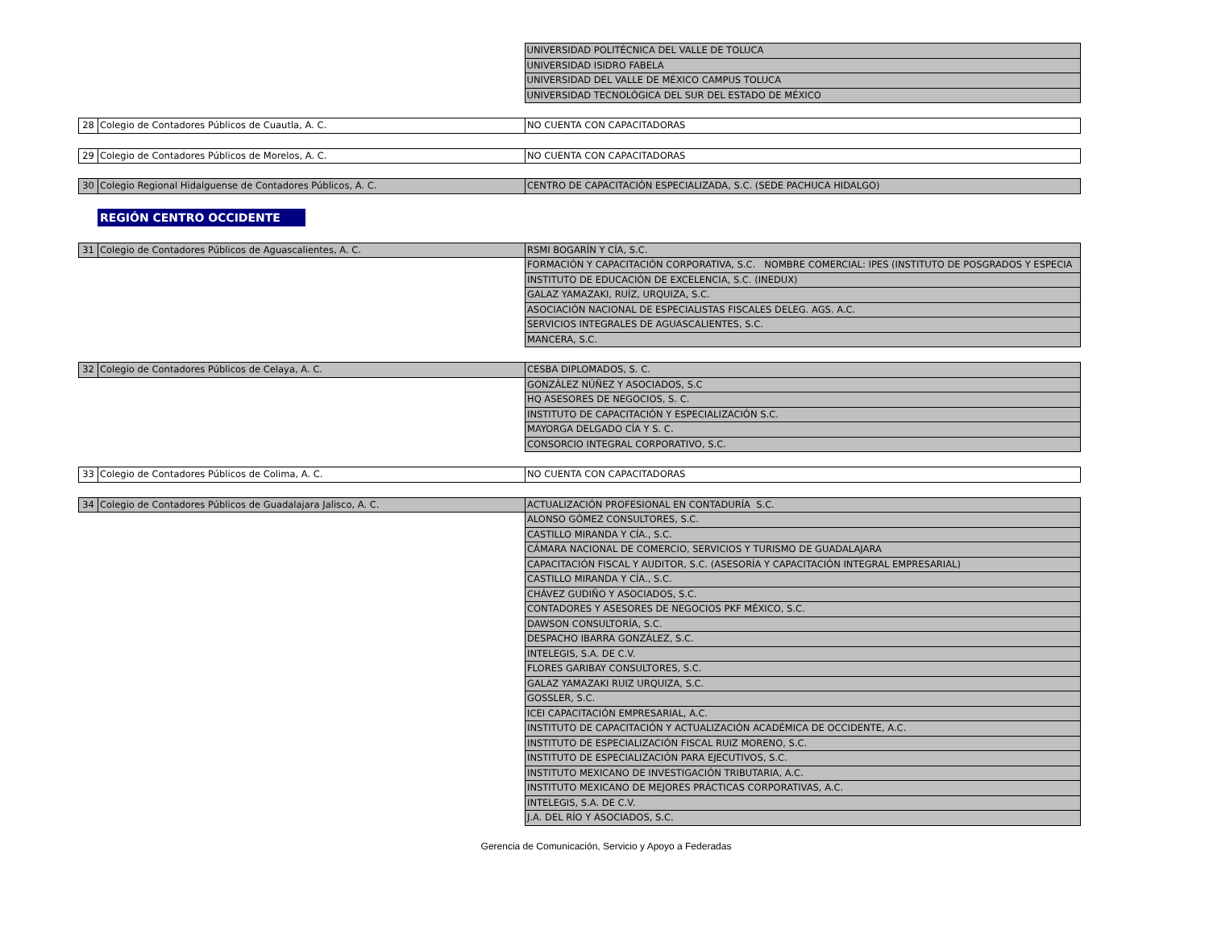| | | UNIVERSIDAD POLITÉCNICA DEL VALLE DE TOLUCA |
| | | UNIVERSIDAD ISIDRO FABELA |
| | | UNIVERSIDAD DEL VALLE DE MÉXICO CAMPUS TOLUCA |
| | | UNIVERSIDAD TECNOLÓGICA DEL SUR DEL ESTADO DE MÉXICO |
| 28 | Colegio de Contadores Públicos de Cuautla, A. C. | NO CUENTA CON CAPACITADORAS |
| 29 | Colegio de Contadores Públicos de Morelos, A. C. | NO CUENTA CON CAPACITADORAS |
| 30 | Colegio Regional Hidalguense de Contadores Públicos, A. C. | CENTRO DE CAPACITACIÓN ESPECIALIZADA, S.C. (SEDE PACHUCA HIDALGO) |
REGIÓN CENTRO OCCIDENTE
| 31 | Colegio de Contadores Públicos de Aguascalientes, A. C. | RSMI BOGARÍN Y CÍA, S.C. |
| | | FORMACIÓN Y CAPACITACIÓN CORPORATIVA, S.C. NOMBRE COMERCIAL: IPES (INSTITUTO DE POSGRADOS Y ESPECIA |
| | | INSTITUTO DE EDUCACIÓN DE EXCELENCIA, S.C. (INEDUX) |
| | | GALAZ YAMAZAKI, RUÍZ, URQUIZA, S.C. |
| | | ASOCIACIÓN NACIONAL DE ESPECIALISTAS FISCALES DELEG. AGS. A.C. |
| | | SERVICIOS INTEGRALES DE AGUASCALIENTES, S.C. |
| | | MANCERA, S.C. |
| 32 | Colegio de Contadores Públicos de Celaya, A. C. | CESBA DIPLOMADOS, S. C. |
| | | GONZÁLEZ NÚÑEZ Y ASOCIADOS, S.C |
| | | HQ ASESORES DE NEGOCIOS, S. C. |
| | | INSTITUTO DE CAPACITACIÓN Y ESPECIALIZACIÓN S.C. |
| | | MAYORGA DELGADO CÍA Y S. C. |
| | | CONSORCIO INTEGRAL CORPORATIVO, S.C. |
| 33 | Colegio de Contadores Públicos de Colima, A. C. | NO CUENTA CON CAPACITADORAS |
| 34 | Colegio de Contadores Públicos de Guadalajara Jalisco, A. C. | ACTUALIZACIÓN PROFESIONAL EN CONTADURÍA S.C. |
| | | ALONSO GÓMEZ CONSULTORES, S.C. |
| | | CASTILLO MIRANDA Y CÍA., S.C. |
| | | CÁMARA NACIONAL DE COMERCIO, SERVICIOS Y TURISMO DE GUADALAJARA |
| | | CAPACITACIÓN FISCAL Y AUDITOR, S.C. (ASESORÍA Y CAPACITACIÓN INTEGRAL EMPRESARIAL) |
| | | CASTILLO MIRANDA Y CÍA., S.C. |
| | | CHÁVEZ GUDIÑO Y ASOCIADOS, S.C. |
| | | CONTADORES Y ASESORES DE NEGOCIOS PKF MÉXICO, S.C. |
| | | DAWSON CONSULTORÍA, S.C. |
| | | DESPACHO IBARRA GONZÁLEZ, S.C. |
| | | INTELEGIS, S.A. DE C.V. |
| | | FLORES GARIBAY CONSULTORES, S.C. |
| | | GALAZ YAMAZAKI RUIZ URQUIZA, S.C. |
| | | GOSSLER, S.C. |
| | | ICEI CAPACITACIÓN EMPRESARIAL, A.C. |
| | | INSTITUTO DE CAPACITACIÓN Y ACTUALIZACIÓN ACADÉMICA DE OCCIDENTE, A.C. |
| | | INSTITUTO DE ESPECIALIZACIÓN FISCAL RUIZ MORENO, S.C. |
| | | INSTITUTO DE ESPECIALIZACIÓN PARA EJECUTIVOS, S.C. |
| | | INSTITUTO MEXICANO DE INVESTIGACIÓN TRIBUTARIA, A.C. |
| | | INSTITUTO MEXICANO DE MEJORES PRÁCTICAS CORPORATIVAS, A.C. |
| | | INTELEGIS, S.A. DE C.V. |
| | | J.A. DEL RÍO Y ASOCIADOS, S.C. |
Gerencia de Comunicación, Servicio y Apoyo a Federadas